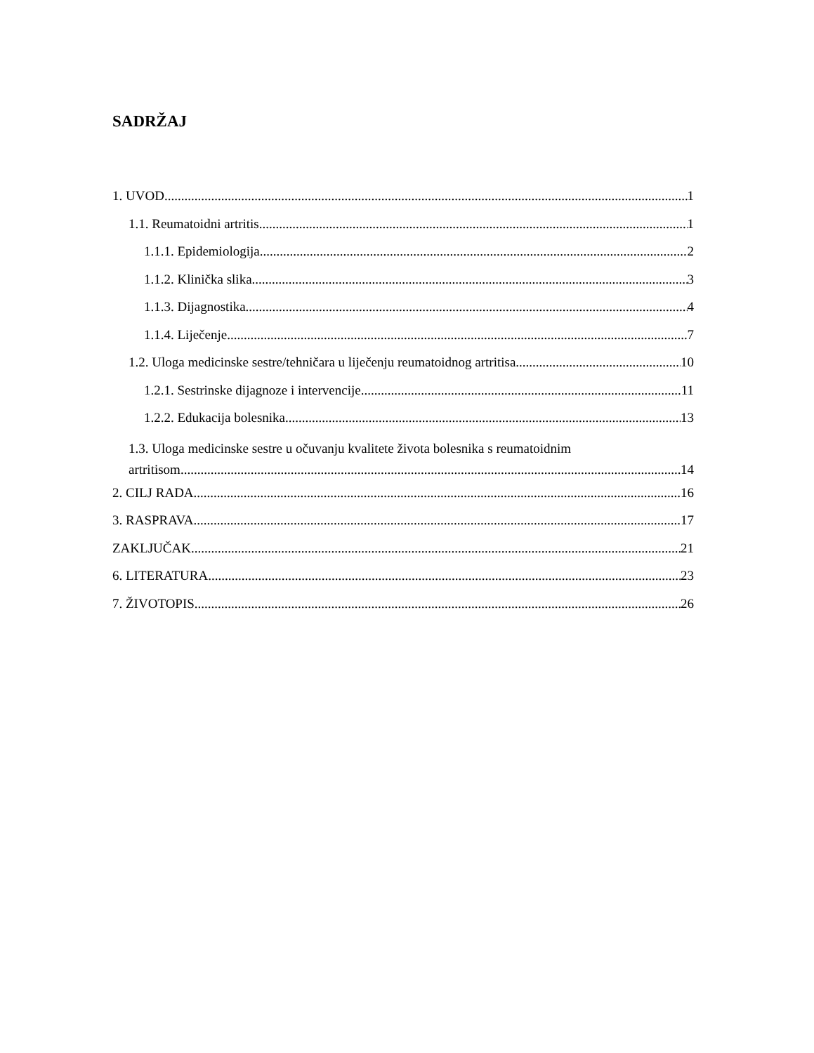SADRŽAJ
1. UVOD 1
1.1. Reumatoidni artritis 1
1.1.1. Epidemiologija 2
1.1.2. Klinička slika 3
1.1.3. Dijagnostika 4
1.1.4. Liječenje 7
1.2. Uloga medicinske sestre/tehničara u liječenju reumatoidnog artritisa 10
1.2.1. Sestrinske dijagnoze i intervencije 11
1.2.2. Edukacija bolesnika 13
1.3. Uloga medicinske sestre u očuvanju kvalitete života bolesnika s reumatoidnim
artritisom 14
2. CILJ RADA 16
3. RASPRAVA 17
ZAKLJUČAK 21
6. LITERATURA 23
7. ŽIVOTOPIS 26